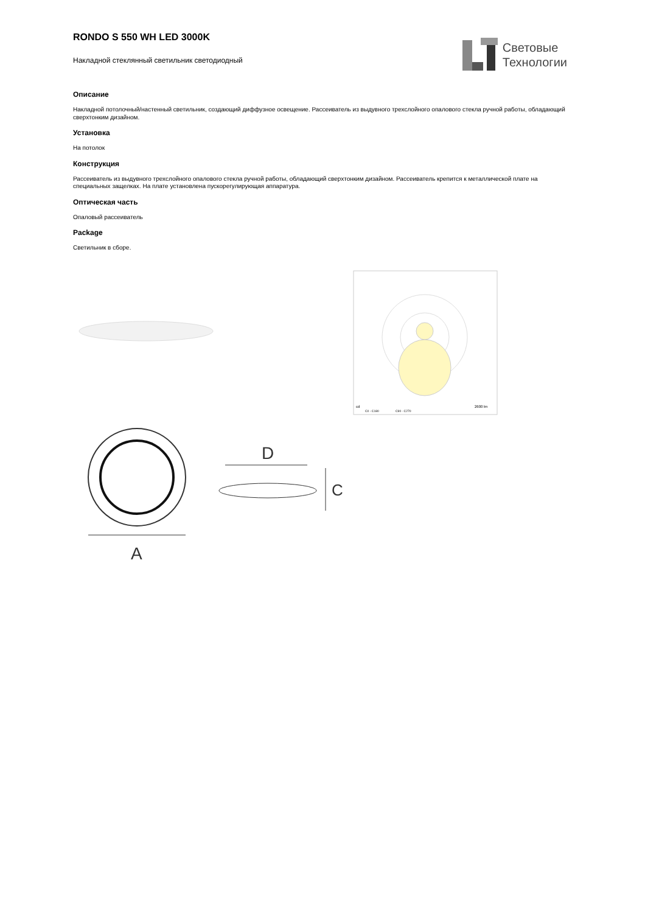RONDO S 550 WH LED 3000K
Накладной стеклянный светильник светодиодный
Световые
Технологии
Описание
Накладной потолочный/настенный светильник, создающий диффузное освещение. Рассеиватель из выдувного трехслойного опалового стекла ручной работы, обладающий сверхтонким дизайном.
Установка
На потолок
Конструкция
Рассеиватель из выдувного трехслойного опалового стекла ручной работы, обладающий сверхтонким дизайном. Рассеиватель крепится к металлической плате на специальных защелках. На плате установлена пускорегулирующая аппаратура.
Оптическая часть
Опаловый рассеиватель
Package
Светильник в сборе.
cd
2600 lm
C0 - C180
C90 - C270
A
D
C